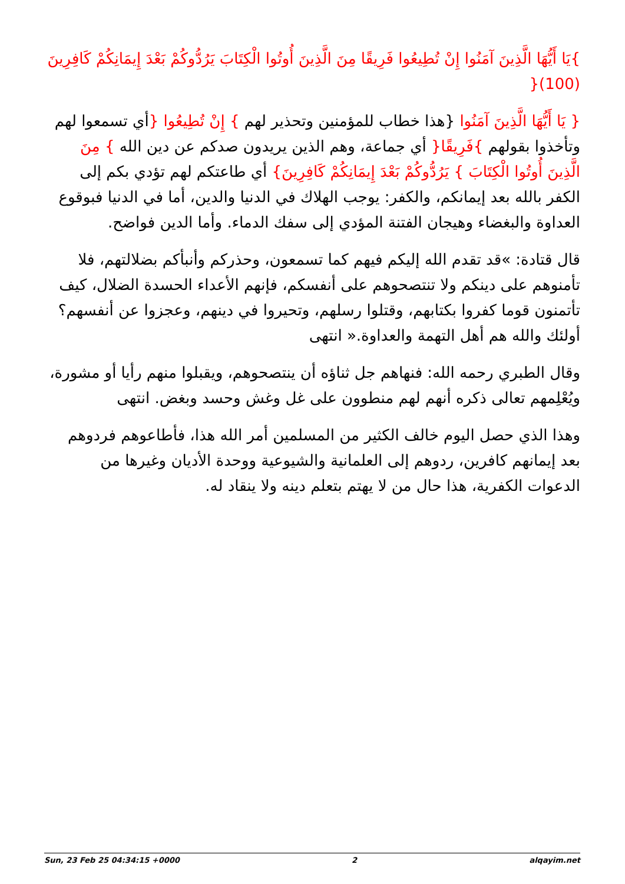}يَا أَيُّهَا الَّذِينَ آمَنُوا إِنْ تُطِيعُوا فَرِيقًا مِنَ الَّذِينَ أُوتُوا الْكِتَابَ يَرُدُّوكُمْ بَعْدَ إِيمَانِكُمْ كَافِرِينَ (100){
{ يَا أَيُّهَا الَّذِينَ آمَنُوا {هذا خطاب للمؤمنين وتحذير لهم } إِنْ تُطِيعُوا {أي تسمعوا لهم وتأخذوا بقولهم }فَرِيقًا{ أي جماعة، وهم الذين يريدون صدكم عن دين الله } مِنَ الَّذِينَ أُوتُوا الْكِتَابَ } يَرُدُّوكُمْ بَعْدَ إِيمَانِكُمْ كَافِرِينَ} أي طاعتكم لهم تؤدي بكم إلى الكفر بالله بعد إيمانكم، والكفر: يوجب الهلاك في الدنيا والدين، أما في الدنيا فبوقوع العداوة والبغضاء وهيجان الفتنة المؤدي إلى سفك الدماء. وأما الدين فواضح.
قال قتادة: »قد تقدم الله إليكم فيهم كما تسمعون، وحذركم وأنبأكم بضلالتهم، فلا تأمنوهم على دينكم ولا تنتصحوهم على أنفسكم، فإنهم الأعداء الحسدة الضلال، كيف تأتمنون قوما كفروا بكتابهم، وقتلوا رسلهم، وتحيروا في دينهم، وعجزوا عن أنفسهم؟ أولئك والله هم أهل التهمة والعداوة.« انتهى
وقال الطبري رحمه الله: فنهاهم جل ثناؤه أن ينتصحوهم، ويقبلوا منهم رأيا أو مشورة، ويُعْلِمهم تعالى ذكره أنهم لهم منطوون على غل وغش وحسد وبغض. انتهى
وهذا الذي حصل اليوم خالف الكثير من المسلمين أمر الله هذا، فأطاعوهم فردوهم بعد إيمانهم كافرين، ردوهم إلى العلمانية والشيوعية ووحدة الأديان وغيرها من الدعوات الكفرية، هذا حال من لا يهتم بتعلم دينه ولا ينقاد له.
Sun, 23 Feb 25 04:34:15 +0000 2 alqayim.net